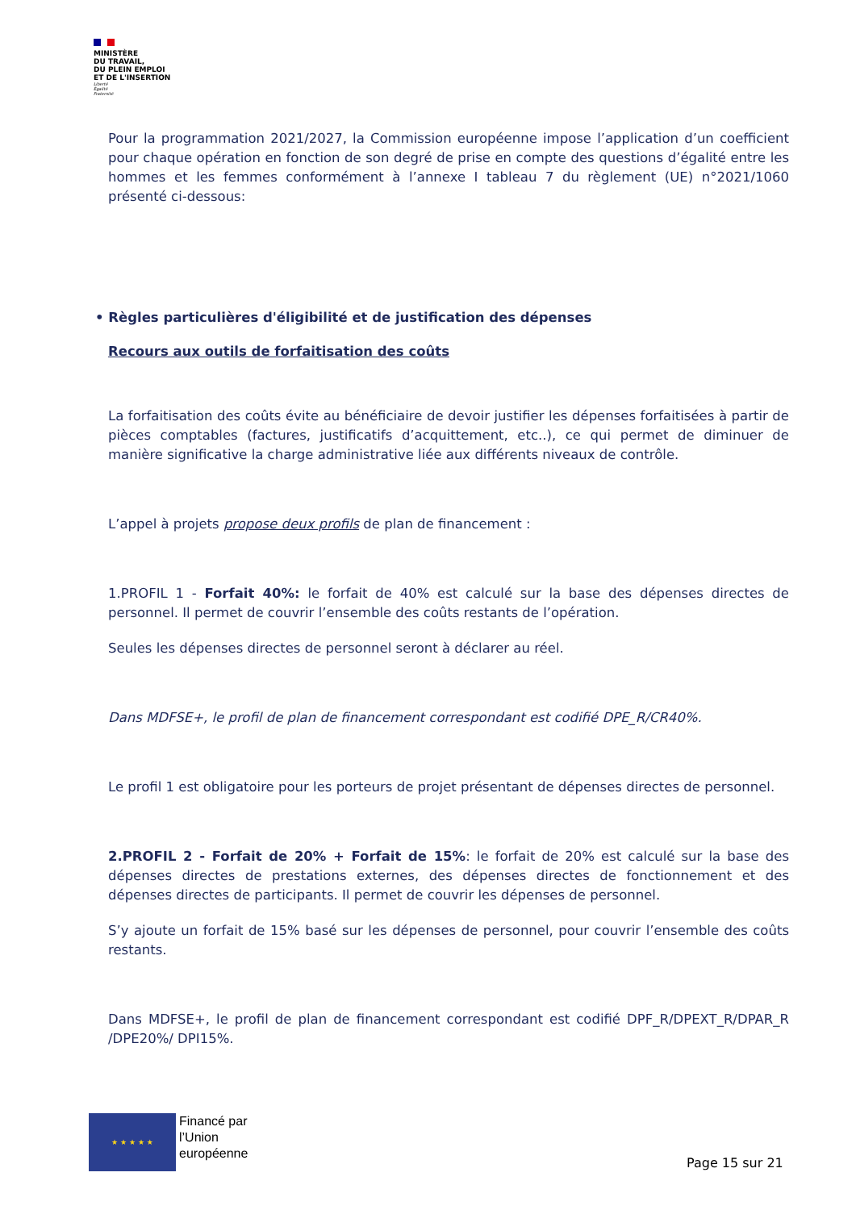MINISTÈRE
DU TRAVAIL,
DU PLEIN EMPLOI
ET DE L'INSERTION
Liberté
Égalité
Fraternité
Pour la programmation 2021/2027, la Commission européenne impose l’application d’un coefficient pour chaque opération en fonction de son degré de prise en compte des questions d’égalité entre les hommes et les femmes conformément à l’annexe I tableau 7 du règlement (UE) n°2021/1060 présenté ci-dessous:
• Règles particulières d'éligibilité et de justification des dépenses
Recours aux outils de forfaitisation des coûts
La forfaitisation des coûts évite au bénéficiaire de devoir justifier les dépenses forfaitisées à partir de pièces comptables (factures, justificatifs d’acquittement, etc..), ce qui permet de diminuer de manière significative la charge administrative liée aux différents niveaux de contrôle.
L’appel à projets propose deux profils de plan de financement :
1.PROFIL 1 - Forfait 40%: le forfait de 40% est calculé sur la base des dépenses directes de personnel. Il permet de couvrir l’ensemble des coûts restants de l’opération.
Seules les dépenses directes de personnel seront à déclarer au réel.
Dans MDFSE+, le profil de plan de financement correspondant est codifié DPE_R/CR40%.
Le profil 1 est obligatoire pour les porteurs de projet présentant de dépenses directes de personnel.
2.PROFIL 2 - Forfait de 20% + Forfait de 15%: le forfait de 20% est calculé sur la base des dépenses directes de prestations externes, des dépenses directes de fonctionnement et des dépenses directes de participants. Il permet de couvrir les dépenses de personnel.
S’y ajoute un forfait de 15% basé sur les dépenses de personnel, pour couvrir l’ensemble des coûts restants.
Dans MDFSE+, le profil de plan de financement correspondant est codifié DPF_R/DPEXT_R/DPAR_R /DPE20%/ DPI15%.
★ ★ ★ ★ ★
Financé par
l’Union
européenne
Page 15 sur 21